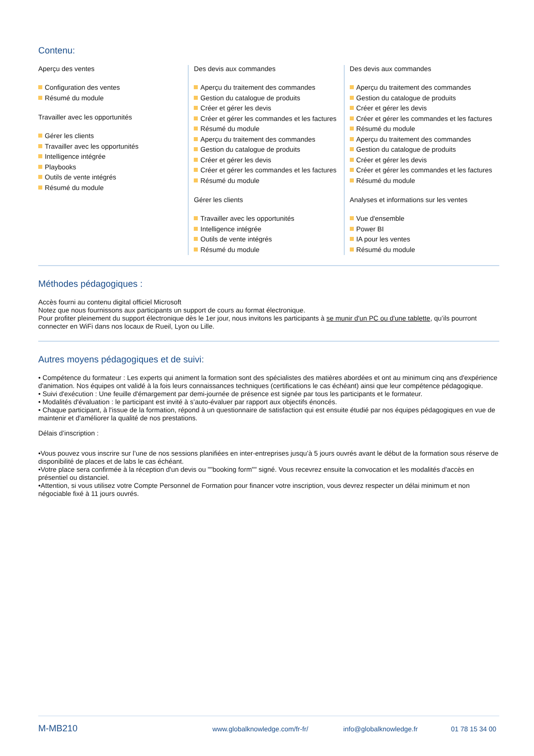Contenu:
Aperçu des ventes
Configuration des ventes
Résumé du module
Travailler avec les opportunités
Gérer les clients
Travailler avec les opportunités
Intelligence intégrée
Playbooks
Outils de vente intégrés
Résumé du module
Des devis aux commandes
Aperçu du traitement des commandes
Gestion du catalogue de produits
Créer et gérer les devis
Créer et gérer les commandes et les factures
Résumé du module
Aperçu du traitement des commandes
Gestion du catalogue de produits
Créer et gérer les devis
Créer et gérer les commandes et les factures
Résumé du module
Gérer les clients
Travailler avec les opportunités
Intelligence intégrée
Outils de vente intégrés
Résumé du module
Des devis aux commandes
Aperçu du traitement des commandes
Gestion du catalogue de produits
Créer et gérer les devis
Créer et gérer les commandes et les factures
Résumé du module
Aperçu du traitement des commandes
Gestion du catalogue de produits
Créer et gérer les devis
Créer et gérer les commandes et les factures
Résumé du module
Analyses et informations sur les ventes
Vue d'ensemble
Power BI
IA pour les ventes
Résumé du module
Méthodes pédagogiques :
Accès fourni au contenu digital officiel Microsoft
Notez que nous fournissons aux participants un support de cours au format électronique.
Pour profiter pleinement du support électronique dès le 1er jour, nous invitons les participants à se munir d'un PC ou d'une tablette, qu’ils pourront connecter en WiFi dans nos locaux de Rueil, Lyon ou Lille.
Autres moyens pédagogiques et de suivi:
• Compétence du formateur : Les experts qui animent la formation sont des spécialistes des matières abordées et ont au minimum cinq ans d'expérience d'animation. Nos équipes ont validé à la fois leurs connaissances techniques (certifications le cas échéant) ainsi que leur compétence pédagogique.
• Suivi d'exécution : Une feuille d'émargement par demi-journée de présence est signée par tous les participants et le formateur.
• Modalités d'évaluation : le participant est invité à s’auto-évaluer par rapport aux objectifs énoncés.
• Chaque participant, à l'issue de la formation, répond à un questionnaire de satisfaction qui est ensuite étudié par nos équipes pédagogiques en vue de maintenir et d'améliorer la qualité de nos prestations.
Délais d’inscription :
•Vous pouvez vous inscrire sur l’une de nos sessions planifiées en inter-entreprises jusqu’à 5 jours ouvrés avant le début de la formation sous réserve de disponibilité de places et de labs le cas échéant.
•Votre place sera confirmée à la réception d'un devis ou ""booking form"" signé. Vous recevrez ensuite la convocation et les modalités d'accès en présentiel ou distanciel.
•Attention, si vous utilisez votre Compte Personnel de Formation pour financer votre inscription, vous devrez respecter un délai minimum et non négociable fixé à 11 jours ouvrés.
M-MB210 www.globalknowledge.com/fr-fr/ info@globalknowledge.fr 01 78 15 34 00